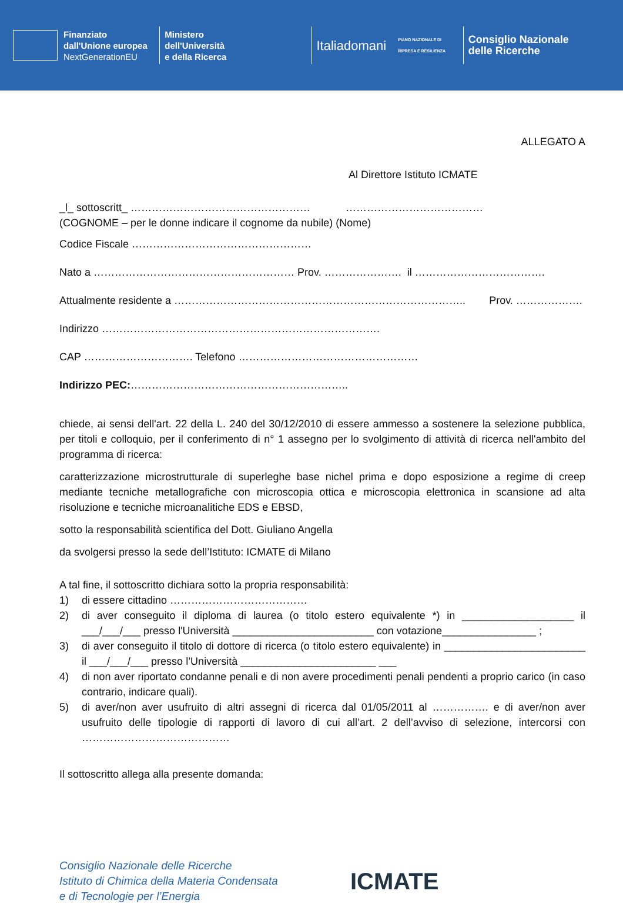Finanziato
dall'Unione europea
NextGenerationEU
Ministero
dell'Università
e della Ricerca
Italiadomani
PIANO NAZIONALE DI RIPRESA E RESILIENZA
Consiglio Nazionale
delle Ricerche
ALLEGATO A
Al Direttore Istituto ICMATE
_l_ sottoscritt_ …………………………………………… …………………………………
(COGNOME – per le donne indicare il cognome da nubile) (Nome)
Codice Fiscale ……………………………………………
Nato a ………………………………………………… Prov. …………………. il ……………………………….
Attualmente residente a ……………………………………………………………………….. Prov. ……………….
Indirizzo …………………………………………………………………….
CAP …………………………. Telefono ……………………………………………
Indirizzo PEC:……………………………………………………..
chiede, ai sensi dell'art. 22 della L. 240 del 30/12/2010 di essere ammesso a sostenere la selezione pubblica, per titoli e colloquio, per il conferimento di n° 1 assegno per lo svolgimento di attività di ricerca nell'ambito del programma di ricerca:
caratterizzazione microstrutturale di superleghe base nichel prima e dopo esposizione a regime di creep mediante tecniche metallografiche con microscopia ottica e microscopia elettronica in scansione ad alta risoluzione e tecniche microanalitiche EDS e EBSD,
sotto la responsabilità scientifica del Dott. Giuliano Angella
da svolgersi presso la sede dell’Istituto: ICMATE di Milano
A tal fine, il sottoscritto dichiara sotto la propria responsabilità:
1) di essere cittadino …………………………………
2) di aver conseguito il diploma di laurea (o titolo estero equivalente *) in ___________________ il ___/___/___ presso l'Università ________________________ con votazione________________ ;
3) di aver conseguito il titolo di dottore di ricerca (o titolo estero equivalente) in ________________________ il ___/___/___ presso l’Università _______________________ ___
4) di non aver riportato condanne penali e di non avere procedimenti penali pendenti a proprio carico (in caso contrario, indicare quali).
5) di aver/non aver usufruito di altri assegni di ricerca dal 01/05/2011 al ……………. e di aver/non aver usufruito delle tipologie di rapporti di lavoro di cui all’art. 2 dell’avviso di selezione, intercorsi con ……………………………………
Il sottoscritto allega alla presente domanda:
Consiglio Nazionale delle Ricerche
Istituto di Chimica della Materia Condensata
e di Tecnologie per l’Energia
ICMATE